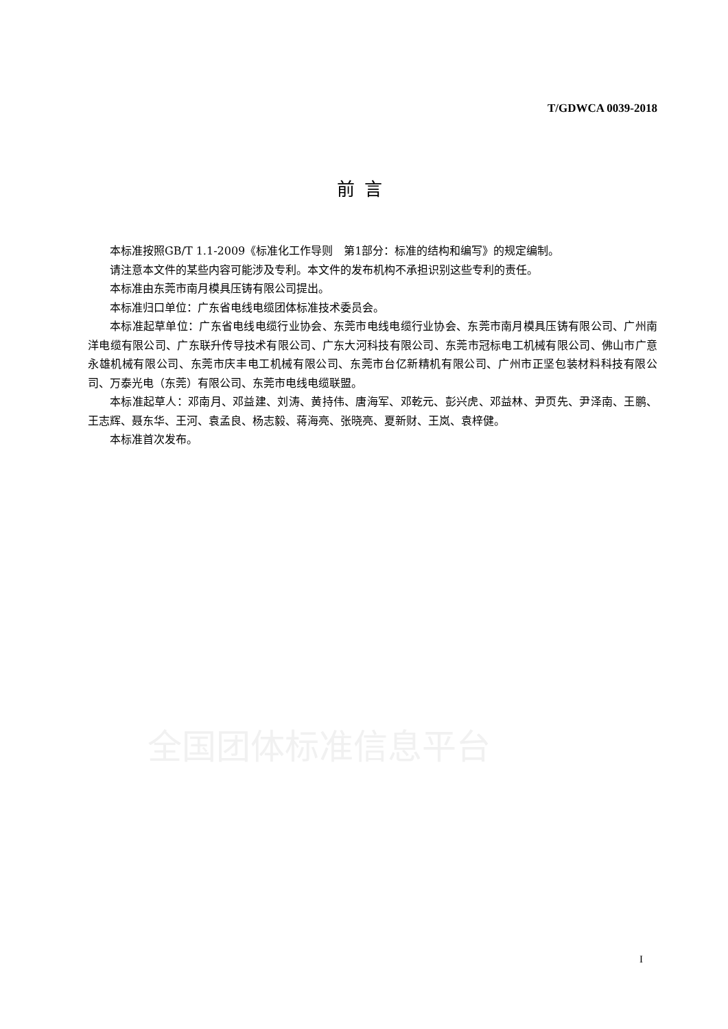T/GDWCA 0039-2018
前言
本标准按照GB/T 1.1-2009《标准化工作导则　第1部分：标准的结构和编写》的规定编制。
请注意本文件的某些内容可能涉及专利。本文件的发布机构不承担识别这些专利的责任。
本标准由东莞市南月模具压铸有限公司提出。
本标准归口单位：广东省电线电缆团体标准技术委员会。
本标准起草单位：广东省电线电缆行业协会、东莞市电线电缆行业协会、东莞市南月模具压铸有限公司、广州南洋电缆有限公司、广东联升传导技术有限公司、广东大河科技有限公司、东莞市冠标电工机械有限公司、佛山市广意永雄机械有限公司、东莞市庆丰电工机械有限公司、东莞市台亿新精机有限公司、广州市正坚包装材料科技有限公司、万泰光电（东莞）有限公司、东莞市电线电缆联盟。
本标准起草人：邓南月、邓益建、刘涛、黄持伟、唐海军、邓乾元、彭兴虎、邓益林、尹页先、尹泽南、王鹏、王志辉、聂东华、王河、袁孟良、杨志毅、蒋海亮、张晓亮、夏新财、王岚、袁梓健。
本标准首次发布。
全国团体标准信息平台
I